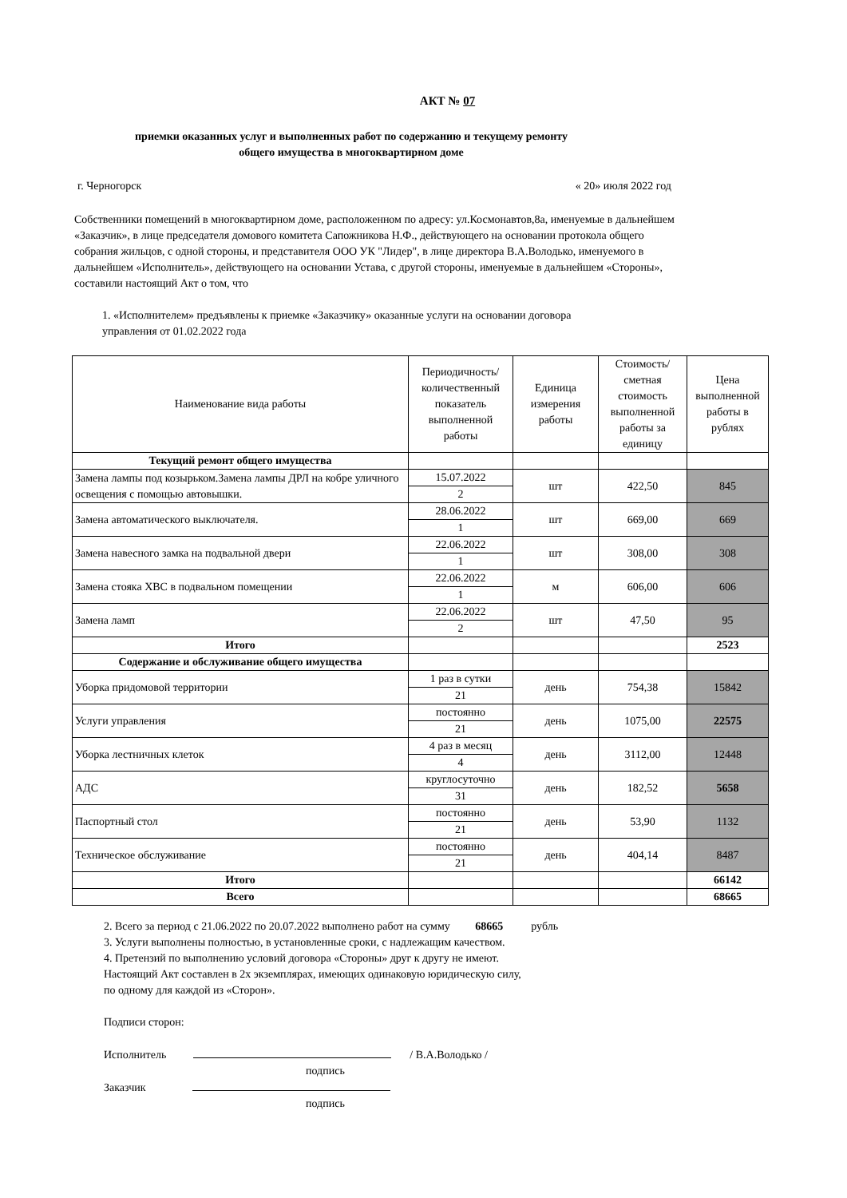АКТ № 07
приемки оказанных услуг и выполненных работ по содержанию и текущему ремонту
общего имущества в многоквартирном доме
г. Черногорск « 20» июля 2022 год
Собственники помещений в многоквартирном доме, расположенном по адресу: ул.Космонавтов,8а, именуемые в дальнейшем «Заказчик», в лице председателя домового комитета Сапожникова Н.Ф., действующего на основании протокола общего собрания жильцов, с одной стороны, и представителя ООО УК "Лидер", в лице директора В.А.Володько, именуемого в дальнейшем «Исполнитель», действующего на основании Устава, с другой стороны, именуемые в дальнейшем «Стороны», составили настоящий Акт о том, что
1. «Исполнителем» предъявлены к приемке «Заказчику» оказанные услуги на основании договора
управления от 01.02.2022 года
| Наименование вида работы | Периодичность/количественный показатель выполненной работы | Единица измерения работы | Стоимость/ сметная стоимость выполненной работы за единицу | Цена выполненной работы в рублях |
| --- | --- | --- | --- | --- |
| Текущий ремонт общего имущества | | | | |
| Замена лампы под козырьком.Замена лампы ДРЛ на кобре уличного освещения с помощью автовышки. | 15.07.2022 | шт | 422,50 | 845 |
| | 2 | | | |
| Замена автоматического выключателя. | 28.06.2022 | шт | 669,00 | 669 |
| | 1 | | | |
| Замена навесного замка на подвальной двери | 22.06.2022 | шт | 308,00 | 308 |
| | 1 | | | |
| Замена стояка ХВС в подвальном помещении | 22.06.2022 | м | 606,00 | 606 |
| | 1 | | | |
| Замена ламп | 22.06.2022 | шт | 47,50 | 95 |
| | 2 | | | |
| Итого | | | | 2523 |
| Содержание и обслуживание общего имущества | | | | |
| Уборка придомовой территории | 1 раз в сутки | день | 754,38 | 15842 |
| | 21 | | | |
| Услуги управления | постоянно | день | 1075,00 | 22575 |
| | 21 | | | |
| Уборка лестничных клеток | 4 раз в месяц | день | 3112,00 | 12448 |
| | 4 | | | |
| АДС | круглосуточно | день | 182,52 | 5658 |
| | 31 | | | |
| Паспортный стол | постоянно | день | 53,90 | 1132 |
| | 21 | | | |
| Техническое обслуживание | постоянно | день | 404,14 | 8487 |
| | 21 | | | |
| Итого | | | | 66142 |
| Всего | | | | 68665 |
2. Всего за период с 21.06.2022 по 20.07.2022 выполнено работ на сумму 68665 рубль
3. Услуги выполнены полностью, в установленные сроки, с надлежащим качеством.
4. Претензий по выполнению условий договора «Стороны» друг к другу не имеют.
Настоящий Акт составлен в 2х экземплярах, имеющих одинаковую юридическую силу,
по одному для каждой из «Сторон».
Подписи сторон:
Исполнитель / В.А.Володько /
подпись
Заказчик
подпись